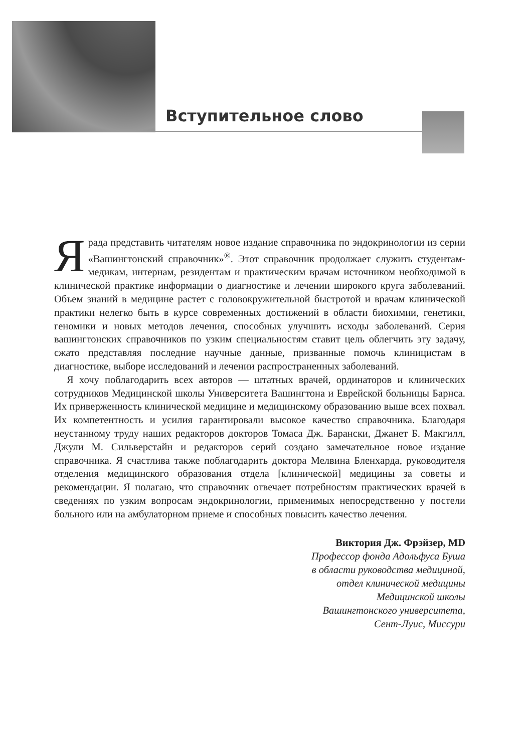Вступительное слово
Ярада представить читателям новое издание справочника по эндокринологии из серии «Вашингтонский справочник»<sup>®</sup>. Этот справочник продолжает служить студентам-медикам, интернам, резидентам и практическим врачам источником необходимой в клинической практике информации о диагностике и лечении широкого круга заболеваний. Объем знаний в медицине растет с головокружительной быстротой и врачам клинической практики нелегко быть в курсе современных достижений в области биохимии, генетики, геномики и новых методов лечения, способных улучшить исходы заболеваний. Серия вашингтонских справочников по узким специальностям ставит цель облегчить эту задачу, сжато представляя последние научные данные, призванные помочь клиницистам в диагностике, выборе исследований и лечении распространенных заболеваний.
Я хочу поблагодарить всех авторов — штатных врачей, ординаторов и клинических сотрудников Медицинской школы Университета Вашингтона и Еврейской больницы Барнса. Их приверженность клинической медицине и медицинскому образованию выше всех похвал. Их компетентность и усилия гарантировали высокое качество справочника. Благодаря неустанному труду наших редакторов докторов Томаса Дж. Барански, Джанет Б. Макгилл, Джули М. Сильверстайн и редакторов серий создано замечательное новое издание справочника. Я счастлива также поблагодарить доктора Мелвина Бленхарда, руководителя отделения медицинского образования отдела [клинической] медицины за советы и рекомендации. Я полагаю, что справочник отвечает потребностям практических врачей в сведениях по узким вопросам эндокринологии, применимых непосредственно у постели больного или на амбулаторном приеме и способных повысить качество лечения.
Виктория Дж. Фрэйзер, MD
Профессор фонда Адольфуса Буша
в области руководства медициной,
отдел клинической медицины
Медицинской школы
Вашингтонского университета,
Сент-Луис, Миссури